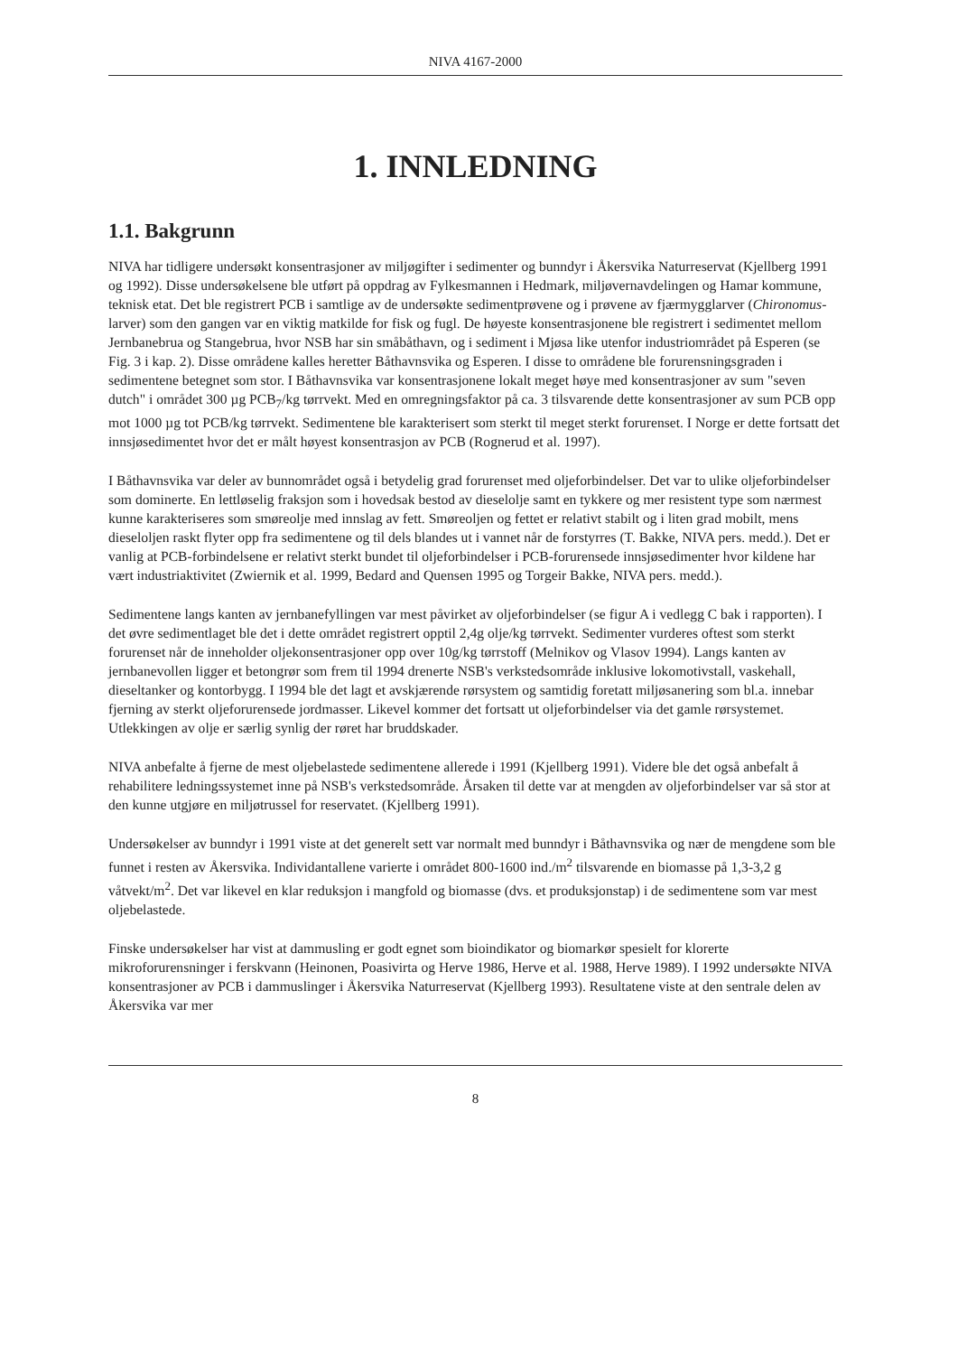NIVA 4167-2000
1. INNLEDNING
1.1. Bakgrunn
NIVA har tidligere undersøkt konsentrasjoner av miljøgifter i sedimenter og bunndyr i Åkersvika Naturreservat (Kjellberg 1991 og 1992). Disse undersøkelsene ble utført på oppdrag av Fylkesmannen i Hedmark, miljøvernavdelingen og Hamar kommune, teknisk etat. Det ble registrert PCB i samtlige av de undersøkte sedimentprøvene og i prøvene av fjærmygglarver (Chironomus-larver) som den gangen var en viktig matkilde for fisk og fugl. De høyeste konsentrasjonene ble registrert i sedimentet mellom Jernbanebrua og Stangebrua, hvor NSB har sin småbåthavn, og i sediment i Mjøsa like utenfor industriområdet på Esperen (se Fig. 3 i kap. 2). Disse områdene kalles heretter Båthavnsvika og Esperen. I disse to områdene ble forurensningsgraden i sedimentene betegnet som stor. I Båthavnsvika var konsentrasjonene lokalt meget høye med konsentrasjoner av sum "seven dutch" i området 300 µg PCB<sub>7</sub>/kg tørrvekt. Med en omregningsfaktor på ca. 3 tilsvarende dette konsentrasjoner av sum PCB opp mot 1000 µg tot PCB/kg tørrvekt. Sedimentene ble karakterisert som sterkt til meget sterkt forurenset. I Norge er dette fortsatt det innsjøsedimentet hvor det er målt høyest konsentrasjon av PCB (Rognerud et al. 1997).
I Båthavnsvika var deler av bunnområdet også i betydelig grad forurenset med oljeforbindelser. Det var to ulike oljeforbindelser som dominerte. En lettløselig fraksjon som i hovedsak bestod av dieselolje samt en tykkere og mer resistent type som nærmest kunne karakteriseres som smøreolje med innslag av fett. Smøreoljen og fettet er relativt stabilt og i liten grad mobilt, mens dieseloljen raskt flyter opp fra sedimentene og til dels blandes ut i vannet når de forstyrres (T. Bakke, NIVA pers. medd.). Det er vanlig at PCB-forbindelsene er relativt sterkt bundet til oljeforbindelser i PCB-forurensede innsjøsedimenter hvor kildene har vært industriaktivitet (Zwiernik et al. 1999, Bedard and Quensen 1995 og Torgeir Bakke, NIVA pers. medd.).
Sedimentene langs kanten av jernbanefyllingen var mest påvirket av oljeforbindelser (se figur A i vedlegg C bak i rapporten). I det øvre sedimentlaget ble det i dette området registrert opptil 2,4g olje/kg tørrvekt. Sedimenter vurderes oftest som sterkt forurenset når de inneholder oljekonsentrasjoner opp over 10g/kg tørrstoff (Melnikov og Vlasov 1994). Langs kanten av jernbanevollen ligger et betongrør som frem til 1994 drenerte NSB's verkstedsområde inklusive lokomotivstall, vaskehall, dieseltanker og kontorbygg. I 1994 ble det lagt et avskjærende rørsystem og samtidig foretatt miljøsanering som bl.a. innebar fjerning av sterkt oljeforurensede jordmasser. Likevel kommer det fortsatt ut oljeforbindelser via det gamle rørsystemet. Utlekkingen av olje er særlig synlig der røret har bruddskader.
NIVA anbefalte å fjerne de mest oljebelastede sedimentene allerede i 1991 (Kjellberg 1991). Videre ble det også anbefalt å rehabilitere ledningssystemet inne på NSB's verkstedsområde. Årsaken til dette var at mengden av oljeforbindelser var så stor at den kunne utgjøre en miljøtrussel for reservatet. (Kjellberg 1991).
Undersøkelser av bunndyr i 1991 viste at det generelt sett var normalt med bunndyr i Båthavnsvika og nær de mengdene som ble funnet i resten av Åkersvika. Individantallene varierte i området 800-1600 ind./m<sup>2</sup> tilsvarende en biomasse på 1,3-3,2 g våtvekt/m<sup>2</sup>. Det var likevel en klar reduksjon i mangfold og biomasse (dvs. et produksjonstap) i de sedimentene som var mest oljebelastede.
Finske undersøkelser har vist at dammusling er godt egnet som bioindikator og biomarkør spesielt for klorerte mikroforurensninger i ferskvann (Heinonen, Poasivirta og Herve 1986, Herve et al. 1988, Herve 1989). I 1992 undersøkte NIVA konsentrasjoner av PCB i dammuslinger i Åkersvika Naturreservat (Kjellberg 1993). Resultatene viste at den sentrale delen av Åkersvika var mer
8